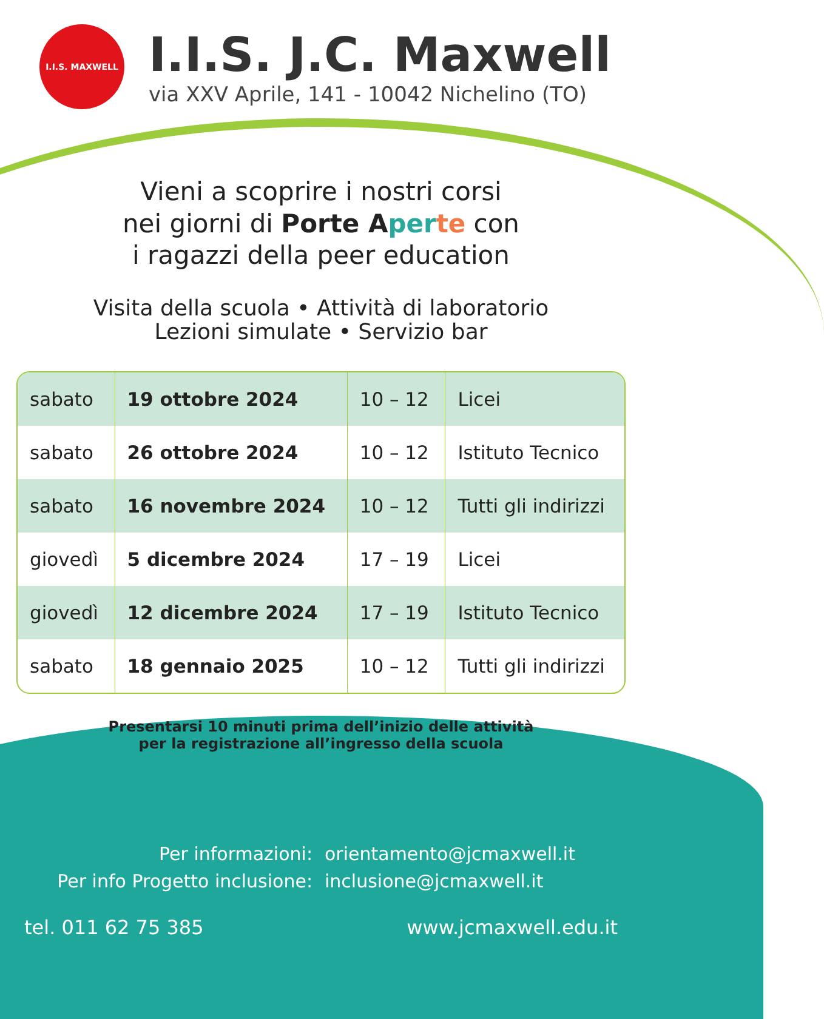I.I.S. MAXWELL
I.I.S. J.C. Maxwell
via XXV Aprile, 141 - 10042 Nichelino (TO)
Vieni a scoprire i nostri corsi
nei giorni di Porte A per te con
i ragazzi della peer education
Visita della scuola • Attività di laboratorio
Lezioni simulate • Servizio bar
| sabato | 19 ottobre 2024 | 10 – 12 | Licei |
| sabato | 26 ottobre 2024 | 10 – 12 | Istituto Tecnico |
| sabato | 16 novembre 2024 | 10 – 12 | Tutti gli indirizzi |
| giovedì | 5 dicembre 2024 | 17 – 19 | Licei |
| giovedì | 12 dicembre 2024 | 17 – 19 | Istituto Tecnico |
| sabato | 18 gennaio 2025 | 10 – 12 | Tutti gli indirizzi |
Presentarsi 10 minuti prima dell’inizio delle attività
per la registrazione all’ingresso della scuola
Per informazioni:
orientamento@jcmaxwell.it
Per info Progetto inclusione:
inclusione@jcmaxwell.it
tel. 011 62 75 385 www.jcmaxwell.edu.it